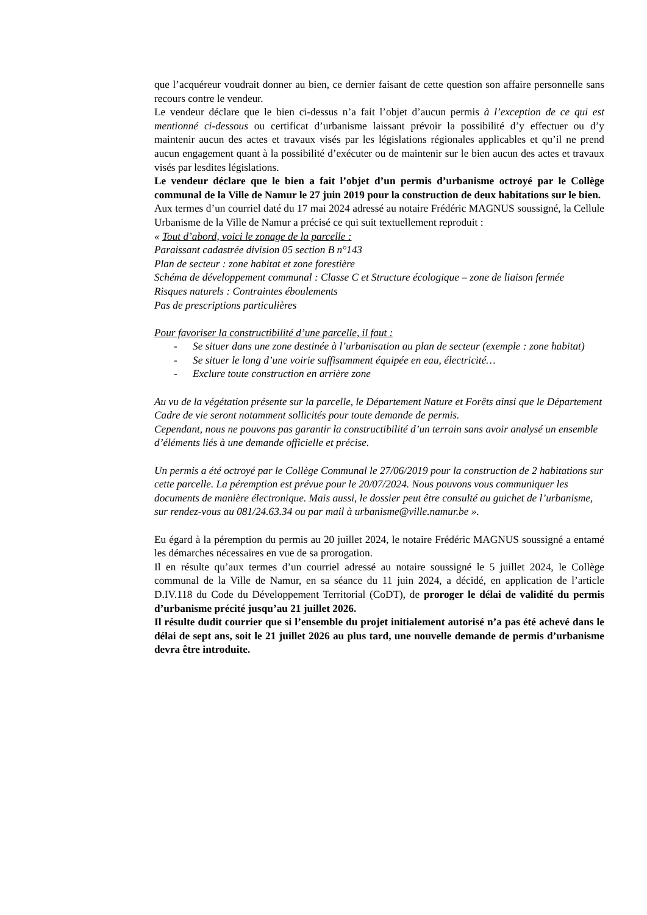que l’acquéreur voudrait donner au bien, ce dernier faisant de cette question son affaire personnelle sans recours contre le vendeur.
Le vendeur déclare que le bien ci-dessus n’a fait l’objet d’aucun permis à l’exception de ce qui est mentionné ci-dessous ou certificat d’urbanisme laissant prévoir la possibilité d’y effectuer ou d’y maintenir aucun des actes et travaux visés par les législations régionales applicables et qu’il ne prend aucun engagement quant à la possibilité d’exécuter ou de maintenir sur le bien aucun des actes et travaux visés par lesdites législations.
Le vendeur déclare que le bien a fait l’objet d’un permis d’urbanisme octroyé par le Collège communal de la Ville de Namur le 27 juin 2019 pour la construction de deux habitations sur le bien.
Aux termes d’un courriel daté du 17 mai 2024 adressé au notaire Frédéric MAGNUS soussigné, la Cellule Urbanisme de la Ville de Namur a précisé ce qui suit textuellement reproduit :
« Tout d’abord, voici le zonage de la parcelle :
Paraissant cadastrée division 05 section B n°143
Plan de secteur : zone habitat et zone forestière
Schéma de développement communal : Classe C et Structure écologique – zone de liaison fermée
Risques naturels : Contraintes éboulements
Pas de prescriptions particulières
Pour favoriser la constructibilité d’une parcelle, il faut :
- Se situer dans une zone destinée à l’urbanisation au plan de secteur (exemple : zone habitat)
- Se situer le long d’une voirie suffisamment équipée en eau, électricité…
- Exclure toute construction en arrière zone
Au vu de la végétation présente sur la parcelle, le Département Nature et Forêts ainsi que le Département Cadre de vie seront notamment sollicités pour toute demande de permis.
Cependant, nous ne pouvons pas garantir la constructibilité d’un terrain sans avoir analysé un ensemble d’éléments liés à une demande officielle et précise.
Un permis a été octroyé par le Collège Communal le 27/06/2019 pour la construction de 2 habitations sur cette parcelle. La péremption est prévue pour le 20/07/2024. Nous pouvons vous communiquer les documents de manière électronique. Mais aussi, le dossier peut être consulté au guichet de l’urbanisme, sur rendez-vous au 081/24.63.34 ou par mail à urbanisme@ville.namur.be ».
Eu égard à la péremption du permis au 20 juillet 2024, le notaire Frédéric MAGNUS soussigné a entamé les démarches nécessaires en vue de sa prorogation.
Il en résulte qu’aux termes d’un courriel adressé au notaire soussigné le 5 juillet 2024, le Collège communal de la Ville de Namur, en sa séance du 11 juin 2024, a décidé, en application de l’article D.IV.118 du Code du Développement Territorial (CoDT), de proroger le délai de validité du permis d’urbanisme précité jusqu’au 21 juillet 2026.
Il résulte dudit courrier que si l’ensemble du projet initialement autorisé n’a pas été achevé dans le délai de sept ans, soit le 21 juillet 2026 au plus tard, une nouvelle demande de permis d’urbanisme devra être introduite.